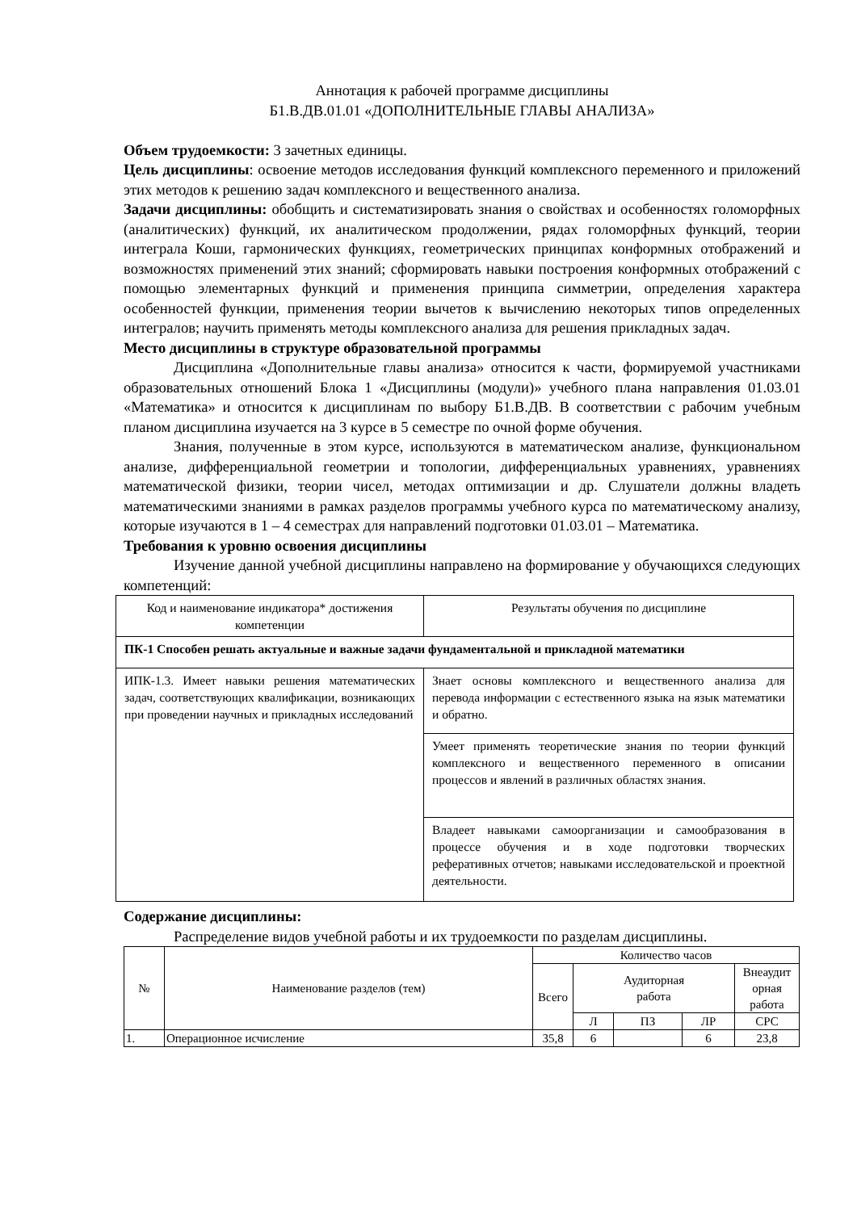Аннотация к рабочей программе дисциплины
Б1.В.ДВ.01.01 «ДОПОЛНИТЕЛЬНЫЕ ГЛАВЫ АНАЛИЗА»
Объем трудоемкости: 3 зачетных единицы.
Цель дисциплины: освоение методов исследования функций комплексного переменного и приложений этих методов к решению задач комплексного и вещественного анализа.
Задачи дисциплины: обобщить и систематизировать знания о свойствах и особенностях голоморфных (аналитических) функций, их аналитическом продолжении, рядах голоморфных функций, теории интеграла Коши, гармонических функциях, геометрических принципах конформных отображений и возможностях применений этих знаний; сформировать навыки построения конформных отображений с помощью элементарных функций и применения принципа симметрии, определения характера особенностей функции, применения теории вычетов к вычислению некоторых типов определенных интегралов; научить применять методы комплексного анализа для решения прикладных задач.
Место дисциплины в структуре образовательной программы
Дисциплина «Дополнительные главы анализа» относится к части, формируемой участниками образовательных отношений Блока 1 «Дисциплины (модули)» учебного плана направления 01.03.01 «Математика» и относится к дисциплинам по выбору Б1.В.ДВ. В соответствии с рабочим учебным планом дисциплина изучается на 3 курсе в 5 семестре по очной форме обучения.
Знания, полученные в этом курсе, используются в математическом анализе, функциональном анализе, дифференциальной геометрии и топологии, дифференциальных уравнениях, уравнениях математической физики, теории чисел, методах оптимизации и др. Слушатели должны владеть математическими знаниями в рамках разделов программы учебного курса по математическому анализу, которые изучаются в 1 – 4 семестрах для направлений подготовки 01.03.01 – Математика.
Требования к уровню освоения дисциплины
Изучение данной учебной дисциплины направлено на формирование у обучающихся следующих компетенций:
| Код и наименование индикатора* достижения компетенции | Результаты обучения по дисциплине |
| ПК-1 Способен решать актуальные и важные задачи фундаментальной и прикладной математики | |
| ИПК-1.3. Имеет навыки решения математических задач, соответствующих квалификации, возникающих при проведении научных и прикладных исследований | Знает основы комплексного и вещественного анализа для перевода информации с естественного языка на язык математики и обратно. |
| | Умеет применять теоретические знания по теории функций комплексного и вещественного переменного в описании процессов и явлений в различных областях знания. |
| | Владеет навыками самоорганизации и самообразования в процессе обучения и в ходе подготовки творческих реферативных отчетов; навыками исследовательской и проектной деятельности. |
Содержание дисциплины:
Распределение видов учебной работы и их трудоемкости по разделам дисциплины.
| № | Наименование разделов (тем) | Количество часов | | | | |
| --- | --- | --- | --- | --- | --- | --- |
| | | Всего | Аудиторная работа | | | Внеаудит орная работа |
| | | | Л | ПЗ | ЛР | СРС |
| 1. | Операционное исчисление | 35,8 | 6 | | 6 | 23,8 |